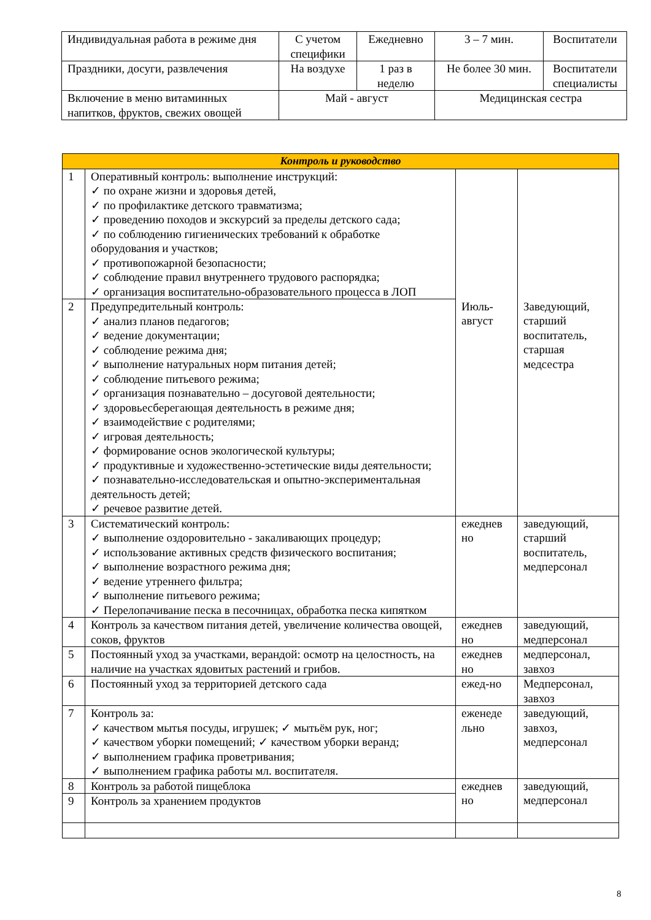| Индивидуальная работа в режиме дня | С учетом специфики | Ежедневно | 3 – 7 мин. | Воспитатели |
| Праздники, досуги, развлечения | На воздухе | 1 раз в неделю | Не более 30 мин. | Воспитатели специалисты |
| Включение в меню витаминных напитков, фруктов, свежих овощей | Май - август | | Медицинская сестра | |
| Контроль и руководство | | | |
| 1 | Оперативный контроль: выполнение инструкций: ✓ по охране жизни и здоровья детей, ✓ по профилактике детского травматизма; ✓ проведению походов и экскурсий за пределы детского сада; ✓ по соблюдению гигиенических требований к обработке оборудования и участков; ✓ противопожарной безопасности; ✓ соблюдение правил внутреннего трудового распорядка; ✓ организация воспитательно-образовательного процесса в ЛОП | Июль-август | Заведующий, старший воспитатель, старшая медсестра |
| 2 | Предупредительный контроль: ✓ анализ планов педагогов; ✓ ведение документации; ✓ соблюдение режима дня; ✓ выполнение натуральных норм питания детей; ✓ соблюдение питьевого режима; ✓ организация познавательно – досуговой деятельности; ✓ здоровьесберегающая деятельность в режиме дня; ✓ взаимодействие с родителями; ✓ игровая деятельность; ✓ формирование основ экологической культуры; ✓ продуктивные и художественно-эстетические виды деятельности; ✓ познавательно-исследовательская и опытно-экспериментальная деятельность детей; ✓ речевое развитие детей. | | |
| 3 | Систематический контроль: ✓ выполнение оздоровительно - закаливающих процедур; ✓ использование активных средств физического воспитания; ✓ выполнение возрастного режима дня; ✓ ведение утреннего фильтра; ✓ выполнение питьевого режима; ✓ Перелопачивание песка в песочницах, обработка песка кипятком | ежеднев но | заведующий, старший воспитатель, медперсонал |
| 4 | Контроль за качеством питания детей, увеличение количества овощей, соков, фруктов | ежеднев но | заведующий, медперсонал |
| 5 | Постоянный уход за участками, верандой: осмотр на целостность, на наличие на участках ядовитых растений и грибов. | ежеднев но | медперсонал, завхоз |
| 6 | Постоянный уход за территорией детского сада | ежед-но | Медперсонал, завхоз |
| 7 | Контроль за: ✓ качеством мытья посуды, игрушек; ✓ мытьём рук, ног; ✓ качеством уборки помещений; ✓ качеством уборки веранд; ✓ выполнением графика проветривания; ✓ выполнением графика работы мл. воспитателя. | еженеде льно | заведующий, завхоз, медперсонал |
| 8 | Контроль за работой пищеблока | ежеднев но | заведующий, медперсонал |
| 9 | Контроль за хранением продуктов | | |
8